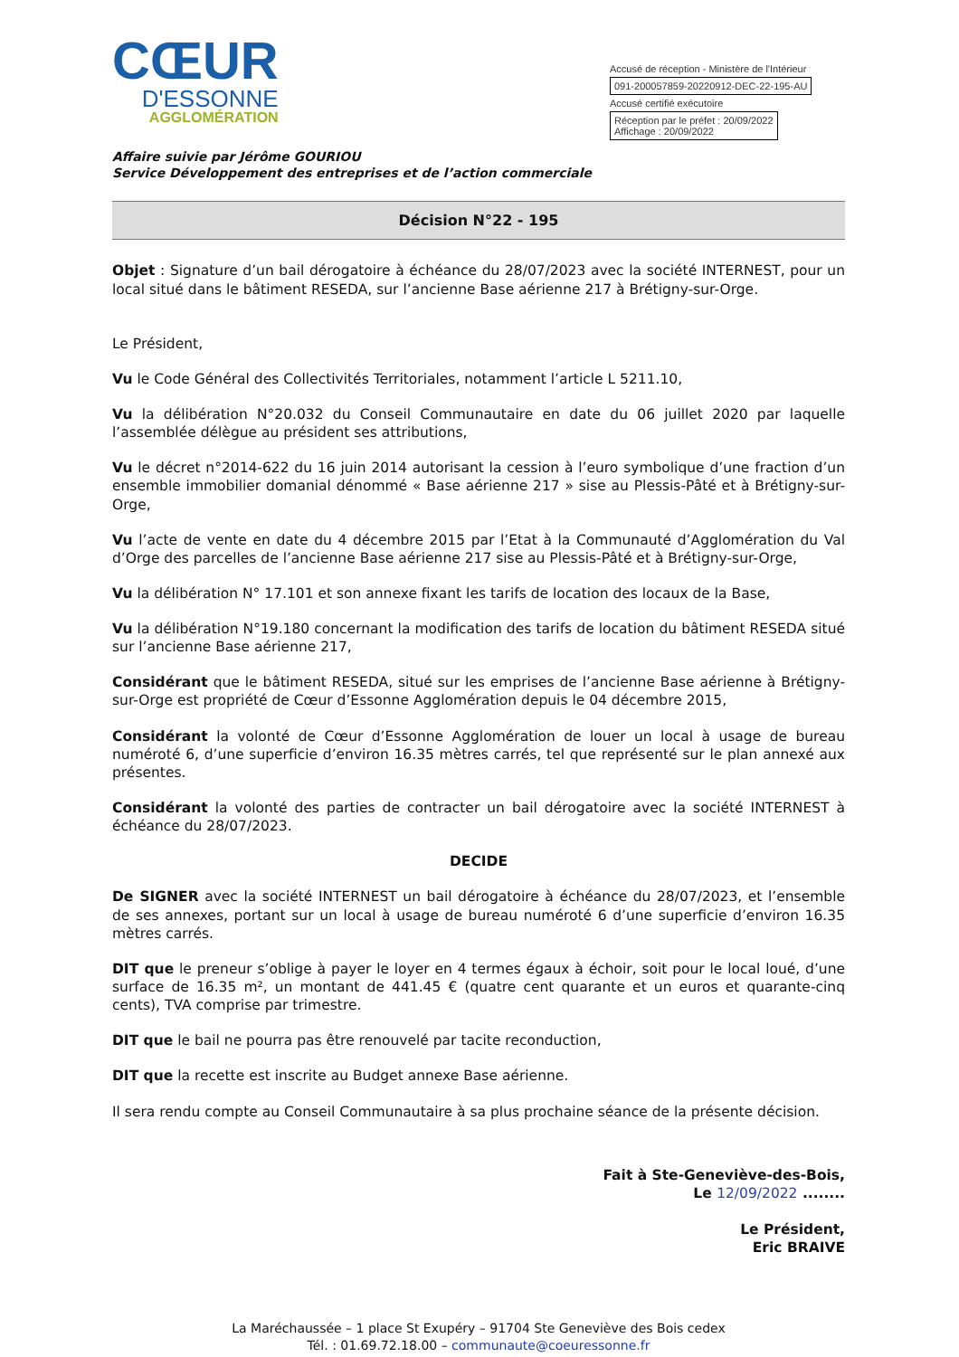CŒUR
D'ESSONNE
AGGLOMÉRATION
Accusé de réception - Ministère de l'Intérieur
091-200057859-20220912-DEC-22-195-AU
Accusé certifié exécutoire
Réception par le préfet : 20/09/2022
Affichage : 20/09/2022
Affaire suivie par Jérôme GOURIOU
Service Développement des entreprises et de l’action commerciale
Décision N°22 - 195
Objet : Signature d’un bail dérogatoire à échéance du 28/07/2023 avec la société INTERNEST, pour un local situé dans le bâtiment RESEDA, sur l’ancienne Base aérienne 217 à Brétigny-sur-Orge.
Le Président,
Vu le Code Général des Collectivités Territoriales, notamment l’article L 5211.10,
Vu la délibération N°20.032 du Conseil Communautaire en date du 06 juillet 2020 par laquelle l’assemblée délègue au président ses attributions,
Vu le décret n°2014-622 du 16 juin 2014 autorisant la cession à l’euro symbolique d’une fraction d’un ensemble immobilier domanial dénommé « Base aérienne 217 » sise au Plessis-Pâté et à Brétigny-sur-Orge,
Vu l’acte de vente en date du 4 décembre 2015 par l’Etat à la Communauté d’Agglomération du Val d’Orge des parcelles de l’ancienne Base aérienne 217 sise au Plessis-Pâté et à Brétigny-sur-Orge,
Vu la délibération N° 17.101 et son annexe fixant les tarifs de location des locaux de la Base,
Vu la délibération N°19.180 concernant la modification des tarifs de location du bâtiment RESEDA situé sur l’ancienne Base aérienne 217,
Considérant que le bâtiment RESEDA, situé sur les emprises de l’ancienne Base aérienne à Brétigny-sur-Orge est propriété de Cœur d’Essonne Agglomération depuis le 04 décembre 2015,
Considérant la volonté de Cœur d’Essonne Agglomération de louer un local à usage de bureau numéroté 6, d’une superficie d’environ 16.35 mètres carrés, tel que représenté sur le plan annexé aux présentes.
Considérant la volonté des parties de contracter un bail dérogatoire avec la société INTERNEST à échéance du 28/07/2023.
DECIDE
De SIGNER avec la société INTERNEST un bail dérogatoire à échéance du 28/07/2023, et l’ensemble de ses annexes, portant sur un local à usage de bureau numéroté 6 d’une superficie d’environ 16.35 mètres carrés.
DIT que le preneur s’oblige à payer le loyer en 4 termes égaux à échoir, soit pour le local loué, d’une surface de 16.35 m², un montant de 441.45 € (quatre cent quarante et un euros et quarante-cinq cents), TVA comprise par trimestre.
DIT que le bail ne pourra pas être renouvelé par tacite reconduction,
DIT que la recette est inscrite au Budget annexe Base aérienne.
Il sera rendu compte au Conseil Communautaire à sa plus prochaine séance de la présente décision.
Fait à Ste-Geneviève-des-Bois,
Le 12/09/2022 ........
Le Président,
Eric BRAIVE
La Maréchaussée – 1 place St Exupéry – 91704 Ste Geneviève des Bois cedex
Tél. : 01.69.72.18.00 – communaute@coeuressonne.fr